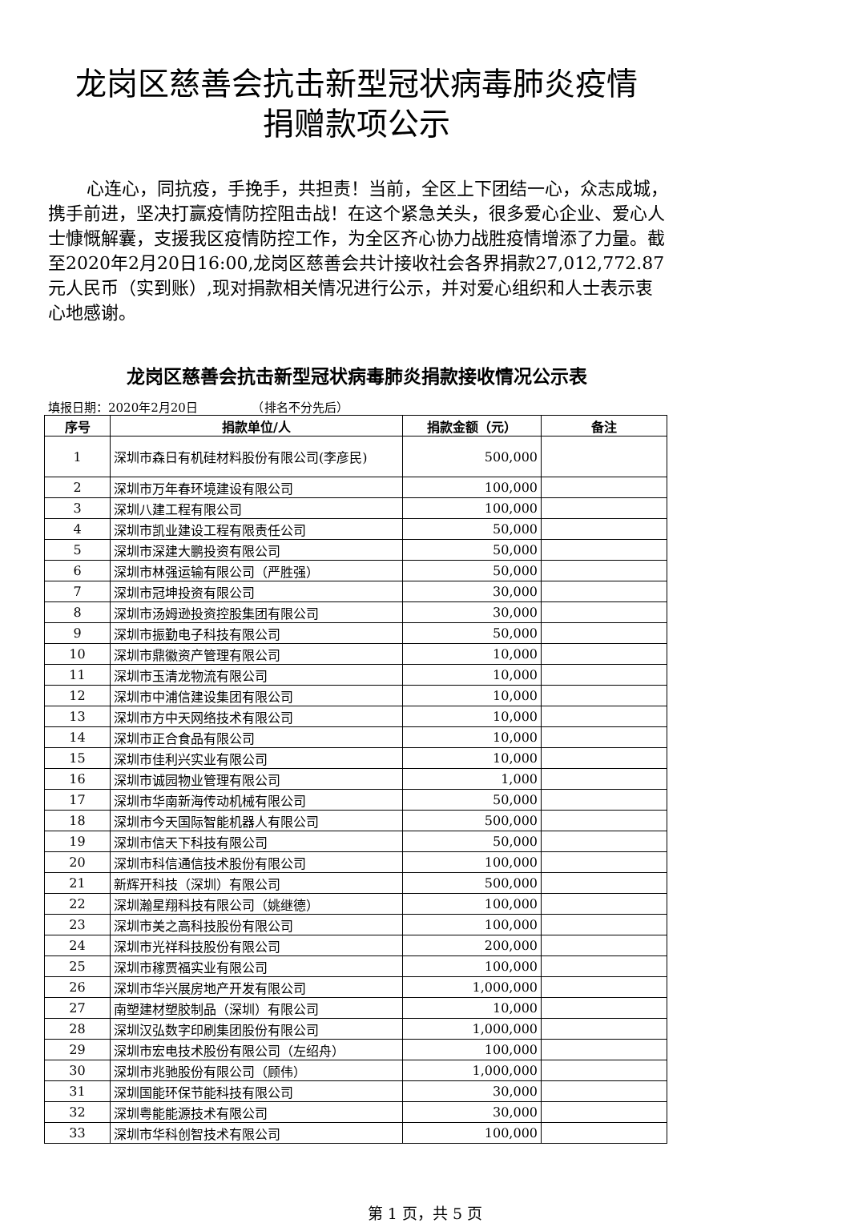龙岗区慈善会抗击新型冠状病毒肺炎疫情
捐赠款项公示
心连心，同抗疫，手挽手，共担责！当前，全区上下团结一心，众志成城，携手前进，坚决打赢疫情防控阻击战！在这个紧急关头，很多爱心企业、爱心人士慷慨解囊，支援我区疫情防控工作，为全区齐心协力战胜疫情增添了力量。截至2020年2月20日16:00,龙岗区慈善会共计接收社会各界捐款27,012,772.87元人民币（实到账）,现对捐款相关情况进行公示，并对爱心组织和人士表示衷心地感谢。
龙岗区慈善会抗击新型冠状病毒肺炎捐款接收情况公示表
填报日期：2020年2月20日　　　　　（排名不分先后）
| 序号 | 捐款单位/人 | 捐款金额（元） | 备注 |
| --- | --- | --- | --- |
| 1 | 深圳市森日有机硅材料股份有限公司(李彦民) | 500,000 | |
| 2 | 深圳市万年春环境建设有限公司 | 100,000 | |
| 3 | 深圳八建工程有限公司 | 100,000 | |
| 4 | 深圳市凯业建设工程有限责任公司 | 50,000 | |
| 5 | 深圳市深建大鹏投资有限公司 | 50,000 | |
| 6 | 深圳市林强运输有限公司（严胜强） | 50,000 | |
| 7 | 深圳市冠坤投资有限公司 | 30,000 | |
| 8 | 深圳市汤姆逊投资控股集团有限公司 | 30,000 | |
| 9 | 深圳市振勤电子科技有限公司 | 50,000 | |
| 10 | 深圳市鼎徽资产管理有限公司 | 10,000 | |
| 11 | 深圳市玉清龙物流有限公司 | 10,000 | |
| 12 | 深圳市中浦信建设集团有限公司 | 10,000 | |
| 13 | 深圳市方中天网络技术有限公司 | 10,000 | |
| 14 | 深圳市正合食品有限公司 | 10,000 | |
| 15 | 深圳市佳利兴实业有限公司 | 10,000 | |
| 16 | 深圳市诚园物业管理有限公司 | 1,000 | |
| 17 | 深圳市华南新海传动机械有限公司 | 50,000 | |
| 18 | 深圳市今天国际智能机器人有限公司 | 500,000 | |
| 19 | 深圳市信天下科技有限公司 | 50,000 | |
| 20 | 深圳市科信通信技术股份有限公司 | 100,000 | |
| 21 | 新辉开科技（深圳）有限公司 | 500,000 | |
| 22 | 深圳瀚星翔科技有限公司（姚继德） | 100,000 | |
| 23 | 深圳市美之高科技股份有限公司 | 100,000 | |
| 24 | 深圳市光祥科技股份有限公司 | 200,000 | |
| 25 | 深圳市稼贾福实业有限公司 | 100,000 | |
| 26 | 深圳市华兴展房地产开发有限公司 | 1,000,000 | |
| 27 | 南塑建材塑胶制品（深圳）有限公司 | 10,000 | |
| 28 | 深圳汉弘数字印刷集团股份有限公司 | 1,000,000 | |
| 29 | 深圳市宏电技术股份有限公司（左绍舟） | 100,000 | |
| 30 | 深圳市兆驰股份有限公司（顾伟） | 1,000,000 | |
| 31 | 深圳国能环保节能科技有限公司 | 30,000 | |
| 32 | 深圳粤能能源技术有限公司 | 30,000 | |
| 33 | 深圳市华科创智技术有限公司 | 100,000 | |
第 1 页，共 5 页